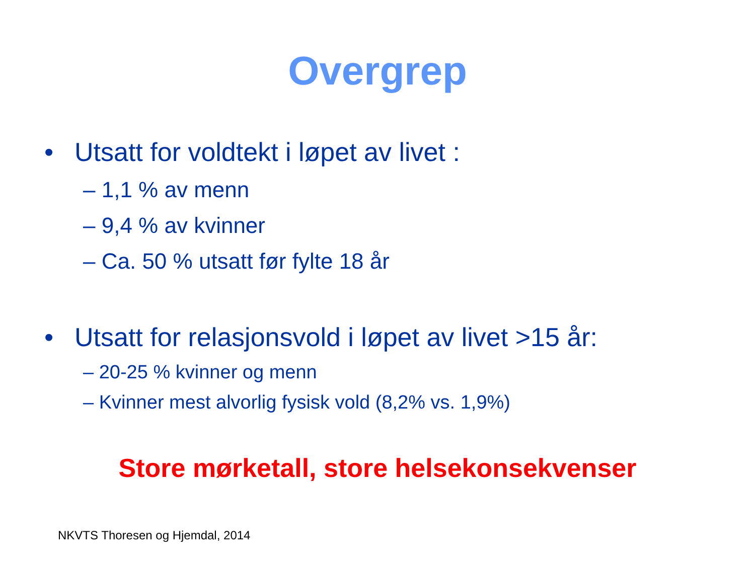Overgrep
• Utsatt for voldtekt i løpet av livet :
– 1,1 % av menn
– 9,4 % av kvinner
– Ca. 50 % utsatt før fylte 18 år
• Utsatt for relasjonsvold i løpet av livet >15 år:
– 20-25 % kvinner og menn
– Kvinner mest alvorlig fysisk vold (8,2% vs. 1,9%)
Store mørketall, store helsekonsekvenser
NKVTS Thoresen og Hjemdal, 2014